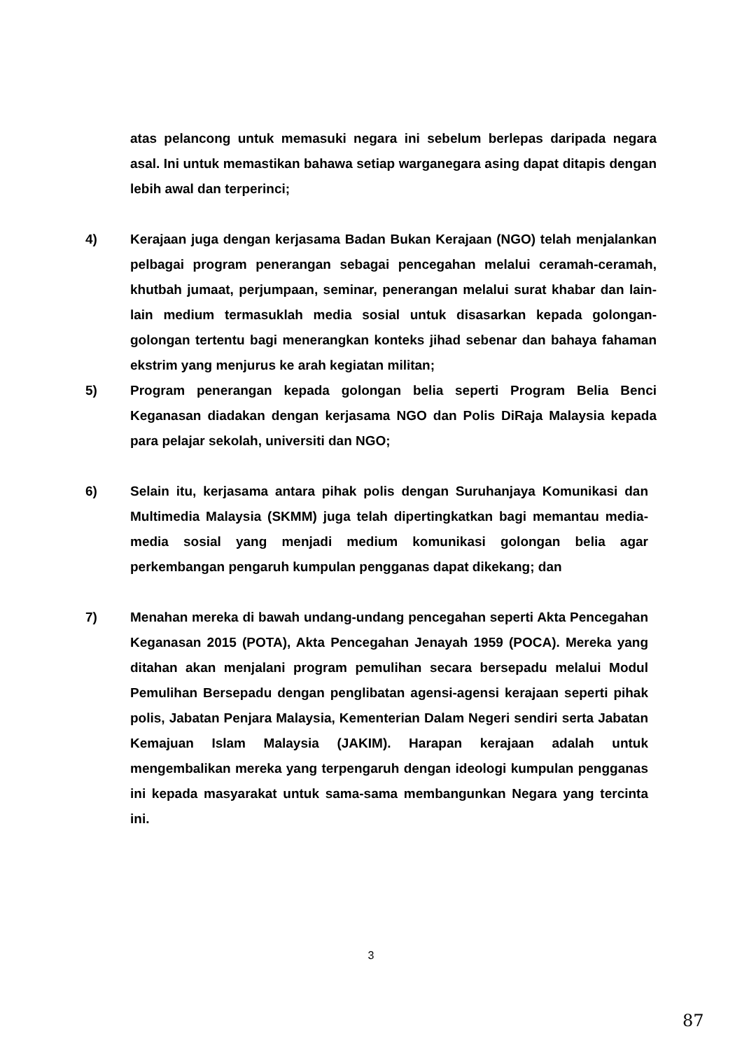atas pelancong untuk memasuki negara ini sebelum berlepas daripada negara asal. Ini untuk memastikan bahawa setiap warganegara asing dapat ditapis dengan lebih awal dan terperinci;
4) Kerajaan juga dengan kerjasama Badan Bukan Kerajaan (NGO) telah menjalankan pelbagai program penerangan sebagai pencegahan melalui ceramah-ceramah, khutbah jumaat, perjumpaan, seminar, penerangan melalui surat khabar dan lain-lain medium termasuklah media sosial untuk disasarkan kepada golongan-golongan tertentu bagi menerangkan konteks jihad sebenar dan bahaya fahaman ekstrim yang menjurus ke arah kegiatan militan;
5) Program penerangan kepada golongan belia seperti Program Belia Benci Keganasan diadakan dengan kerjasama NGO dan Polis DiRaja Malaysia kepada para pelajar sekolah, universiti dan NGO;
6) Selain itu, kerjasama antara pihak polis dengan Suruhanjaya Komunikasi dan Multimedia Malaysia (SKMM) juga telah dipertingkatkan bagi memantau media-media sosial yang menjadi medium komunikasi golongan belia agar perkembangan pengaruh kumpulan pengganas dapat dikekang; dan
7) Menahan mereka di bawah undang-undang pencegahan seperti Akta Pencegahan Keganasan 2015 (POTA), Akta Pencegahan Jenayah 1959 (POCA). Mereka yang ditahan akan menjalani program pemulihan secara bersepadu melalui Modul Pemulihan Bersepadu dengan penglibatan agensi-agensi kerajaan seperti pihak polis, Jabatan Penjara Malaysia, Kementerian Dalam Negeri sendiri serta Jabatan Kemajuan Islam Malaysia (JAKIM). Harapan kerajaan adalah untuk mengembalikan mereka yang terpengaruh dengan ideologi kumpulan pengganas ini kepada masyarakat untuk sama-sama membangunkan Negara yang tercinta ini.
3
87